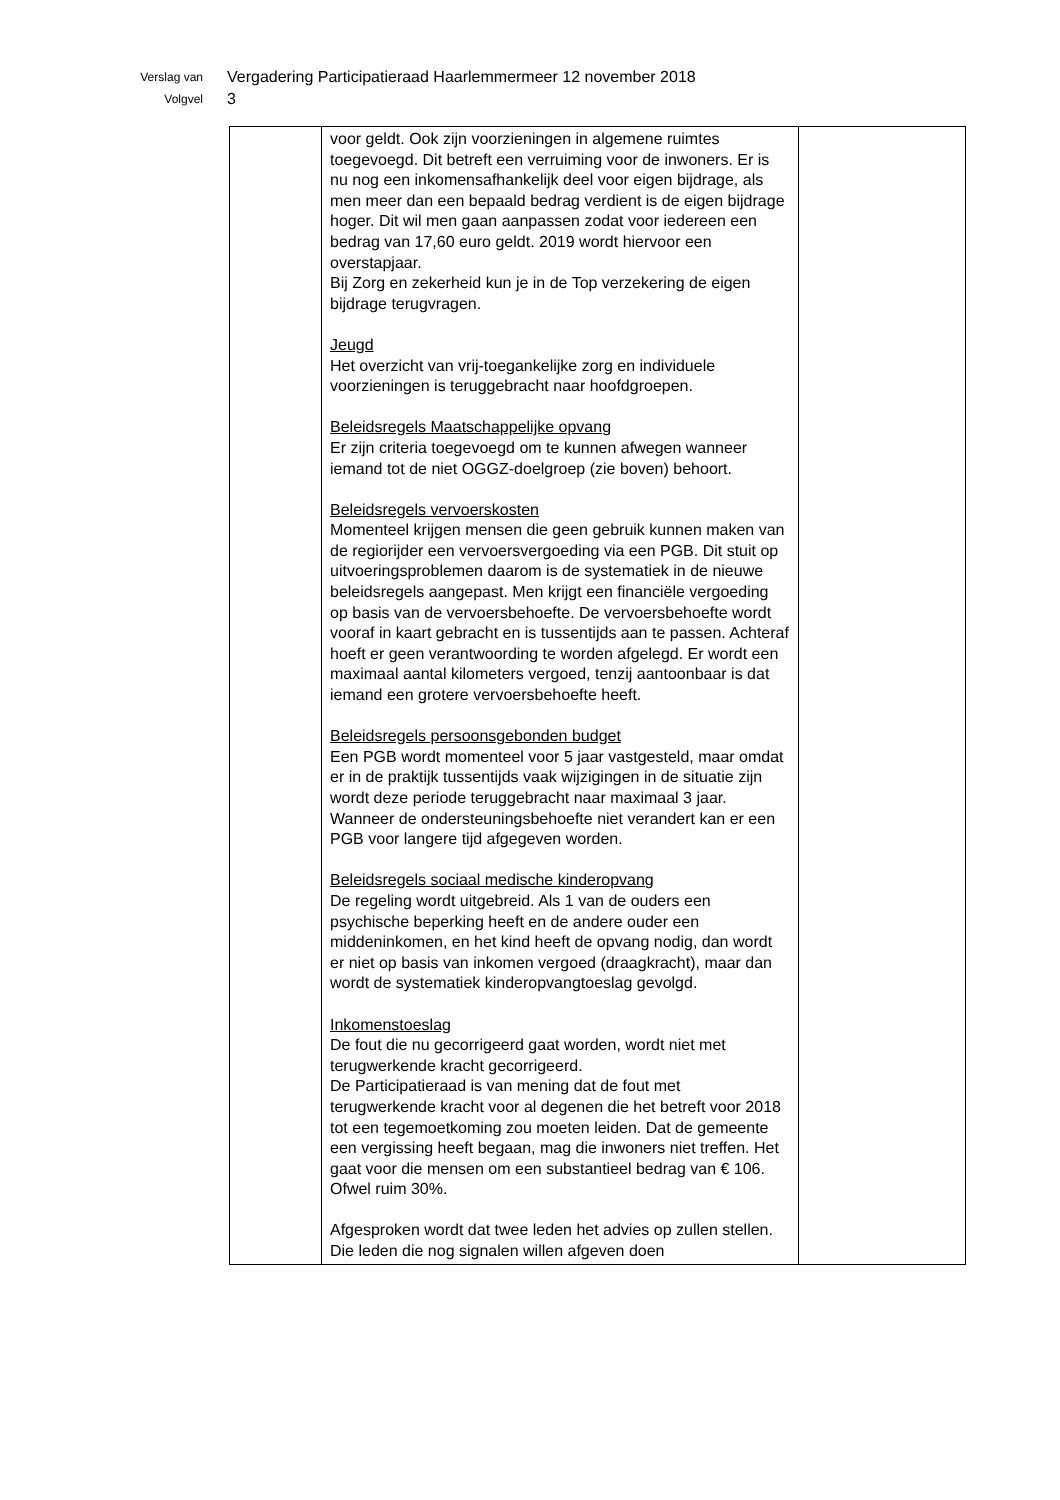Verslag van
Volgvel
Vergadering Participatieraad Haarlemmermeer 12 november 2018
3
| | voor geldt. Ook zijn voorzieningen in algemene ruimtes toegevoegd. Dit betreft een verruiming voor de inwoners. Er is nu nog een inkomensafhankelijk deel voor eigen bijdrage, als men meer dan een bepaald bedrag verdient is de eigen bijdrage hoger. Dit wil men gaan aanpassen zodat voor iedereen een bedrag van 17,60 euro geldt. 2019 wordt hiervoor een overstapjaar. Bij Zorg en zekerheid kun je in de Top verzekering de eigen bijdrage terugvragen. Jeugd Het overzicht van vrij-toegankelijke zorg en individuele voorzieningen is teruggebracht naar hoofdgroepen. Beleidsregels Maatschappelijke opvang Er zijn criteria toegevoegd om te kunnen afwegen wanneer iemand tot de niet OGGZ-doelgroep (zie boven) behoort. Beleidsregels vervoerskosten Momenteel krijgen mensen die geen gebruik kunnen maken van de regiorijder een vervoersvergoeding via een PGB. Dit stuit op uitvoeringsproblemen daarom is de systematiek in de nieuwe beleidsregels aangepast. Men krijgt een financiële vergoeding op basis van de vervoersbehoefte. De vervoersbehoefte wordt vooraf in kaart gebracht en is tussentijds aan te passen. Achteraf hoeft er geen verantwoording te worden afgelegd. Er wordt een maximaal aantal kilometers vergoed, tenzij aantoonbaar is dat iemand een grotere vervoersbehoefte heeft. Beleidsregels persoonsgebonden budget Een PGB wordt momenteel voor 5 jaar vastgesteld, maar omdat er in de praktijk tussentijds vaak wijzigingen in de situatie zijn wordt deze periode teruggebracht naar maximaal 3 jaar. Wanneer de ondersteuningsbehoefte niet verandert kan er een PGB voor langere tijd afgegeven worden. Beleidsregels sociaal medische kinderopvang De regeling wordt uitgebreid. Als 1 van de ouders een psychische beperking heeft en de andere ouder een middeninkomen, en het kind heeft de opvang nodig, dan wordt er niet op basis van inkomen vergoed (draagkracht), maar dan wordt de systematiek kinderopvangtoeslag gevolgd. Inkomenstoeslag De fout die nu gecorrigeerd gaat worden, wordt niet met terugwerkende kracht gecorrigeerd. De Participatieraad is van mening dat de fout met terugwerkende kracht voor al degenen die het betreft voor 2018 tot een tegemoetkoming zou moeten leiden. Dat de gemeente een vergissing heeft begaan, mag die inwoners niet treffen. Het gaat voor die mensen om een substantieel bedrag van € 106. Ofwel ruim 30%. Afgesproken wordt dat twee leden het advies op zullen stellen. Die leden die nog signalen willen afgeven doen | |